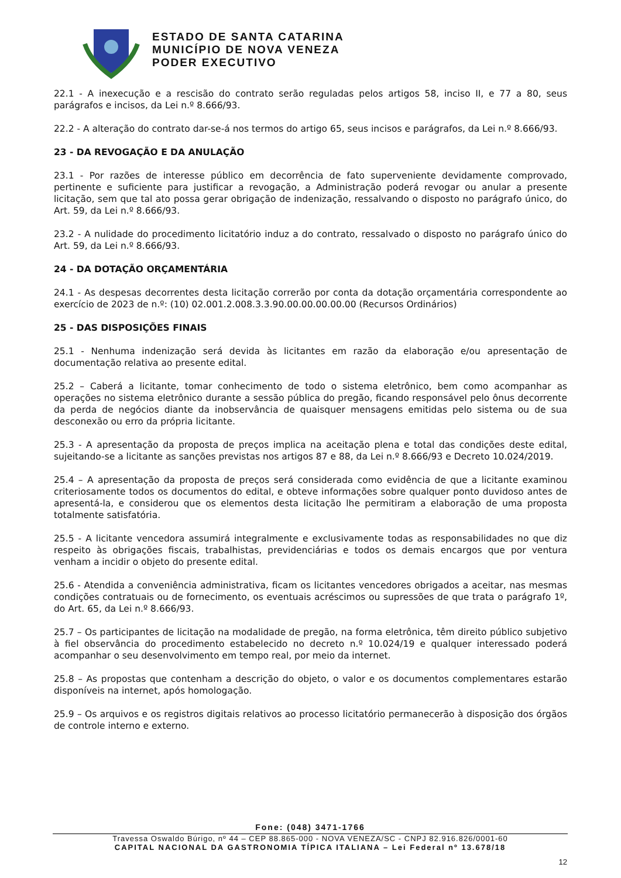ESTADO DE SANTA CATARINA
MUNICÍPIO DE NOVA VENEZA
PODER EXECUTIVO
22.1 - A inexecução e a rescisão do contrato serão reguladas pelos artigos 58, inciso II, e 77 a 80, seus parágrafos e incisos, da Lei n.º 8.666/93.
22.2 - A alteração do contrato dar-se-á nos termos do artigo 65, seus incisos e parágrafos, da Lei n.º 8.666/93.
23 - DA REVOGAÇÃO E DA ANULAÇÃO
23.1 - Por razões de interesse público em decorrência de fato superveniente devidamente comprovado, pertinente e suficiente para justificar a revogação, a Administração poderá revogar ou anular a presente licitação, sem que tal ato possa gerar obrigação de indenização, ressalvando o disposto no parágrafo único, do Art. 59, da Lei n.º 8.666/93.
23.2 - A nulidade do procedimento licitatório induz a do contrato, ressalvado o disposto no parágrafo único do Art. 59, da Lei n.º 8.666/93.
24 - DA DOTAÇÃO ORÇAMENTÁRIA
24.1 - As despesas decorrentes desta licitação correrão por conta da dotação orçamentária correspondente ao exercício de 2023 de n.º: (10) 02.001.2.008.3.3.90.00.00.00.00.00 (Recursos Ordinários)
25 - DAS DISPOSIÇÕES FINAIS
25.1 - Nenhuma indenização será devida às licitantes em razão da elaboração e/ou apresentação de documentação relativa ao presente edital.
25.2 – Caberá a licitante, tomar conhecimento de todo o sistema eletrônico, bem como acompanhar as operações no sistema eletrônico durante a sessão pública do pregão, ficando responsável pelo ônus decorrente da perda de negócios diante da inobservância de quaisquer mensagens emitidas pelo sistema ou de sua desconexão ou erro da própria licitante.
25.3 - A apresentação da proposta de preços implica na aceitação plena e total das condições deste edital, sujeitando-se a licitante as sanções previstas nos artigos 87 e 88, da Lei n.º 8.666/93 e Decreto 10.024/2019.
25.4 – A apresentação da proposta de preços será considerada como evidência de que a licitante examinou criteriosamente todos os documentos do edital, e obteve informações sobre qualquer ponto duvidoso antes de apresentá-la, e considerou que os elementos desta licitação lhe permitiram a elaboração de uma proposta totalmente satisfatória.
25.5 - A licitante vencedora assumirá integralmente e exclusivamente todas as responsabilidades no que diz respeito às obrigações fiscais, trabalhistas, previdenciárias e todos os demais encargos que por ventura venham a incidir o objeto do presente edital.
25.6 - Atendida a conveniência administrativa, ficam os licitantes vencedores obrigados a aceitar, nas mesmas condições contratuais ou de fornecimento, os eventuais acréscimos ou supressões de que trata o parágrafo 1º, do Art. 65, da Lei n.º 8.666/93.
25.7 – Os participantes de licitação na modalidade de pregão, na forma eletrônica, têm direito público subjetivo à fiel observância do procedimento estabelecido no decreto n.º 10.024/19 e qualquer interessado poderá acompanhar o seu desenvolvimento em tempo real, por meio da internet.
25.8 – As propostas que contenham a descrição do objeto, o valor e os documentos complementares estarão disponíveis na internet, após homologação.
25.9 – Os arquivos e os registros digitais relativos ao processo licitatório permanecerão à disposição dos órgãos de controle interno e externo.
Fone: (048) 3471-1766
Travessa Oswaldo Búrigo, nº 44 – CEP 88.865-000 - NOVA VENEZA/SC - CNPJ 82.916.826/0001-60
CAPITAL NACIONAL DA GASTRONOMIA TÍPICA ITALIANA – Lei Federal nº 13.678/18
12